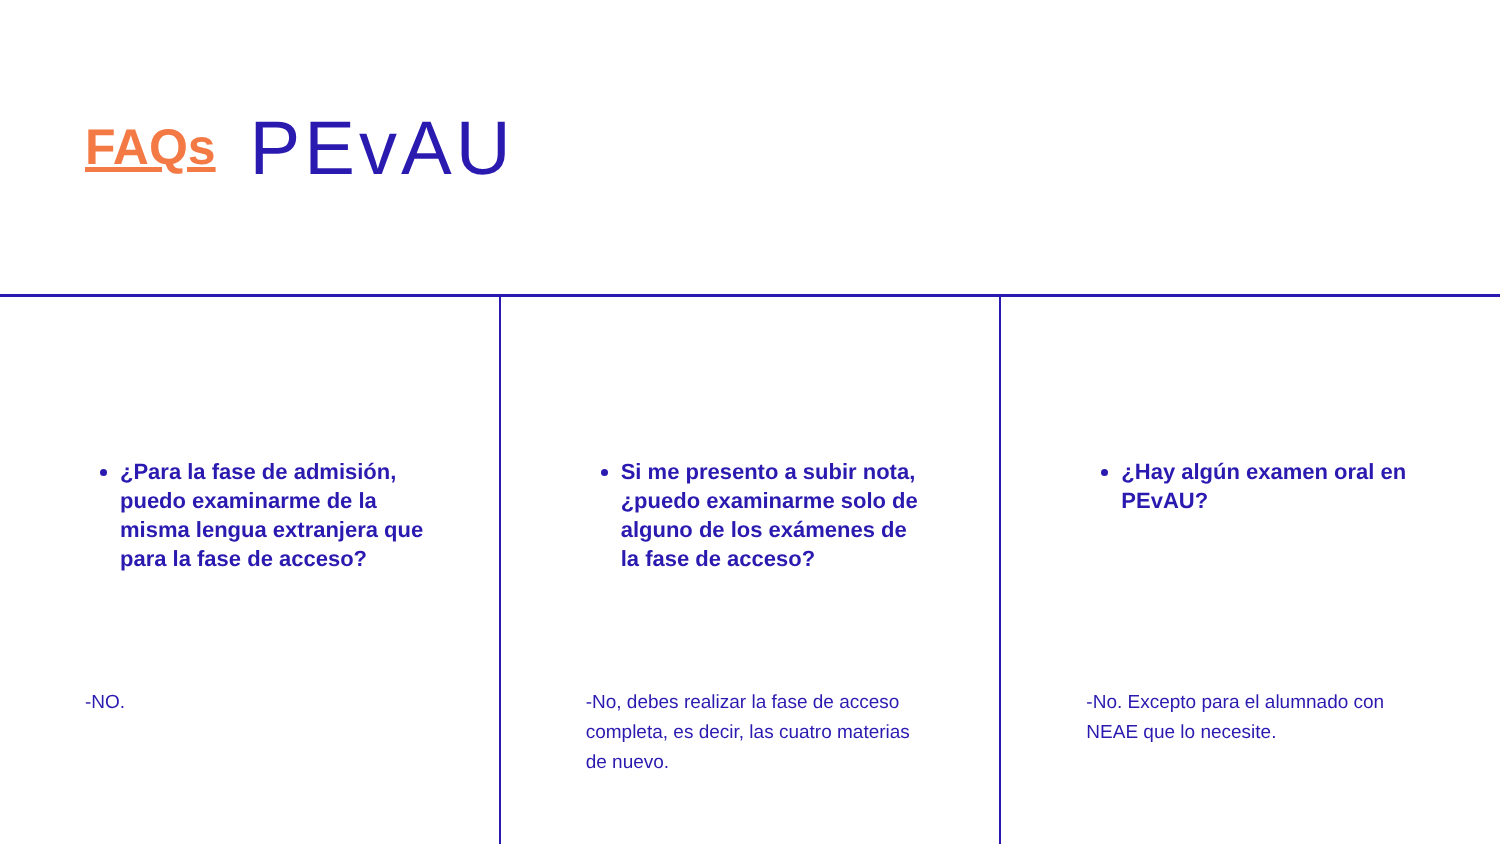FAQs PEvAU
¿Para la fase de admisión, puedo examinarme de la misma lengua extranjera que para la fase de acceso?
-NO.
Si me presento a subir nota, ¿puedo examinarme solo de alguno de los exámenes de la fase de acceso?
-No, debes realizar la fase de acceso completa, es decir, las cuatro materias de nuevo.
¿Hay algún examen oral en PEvAU?
-No. Excepto para el alumnado con NEAE que lo necesite.